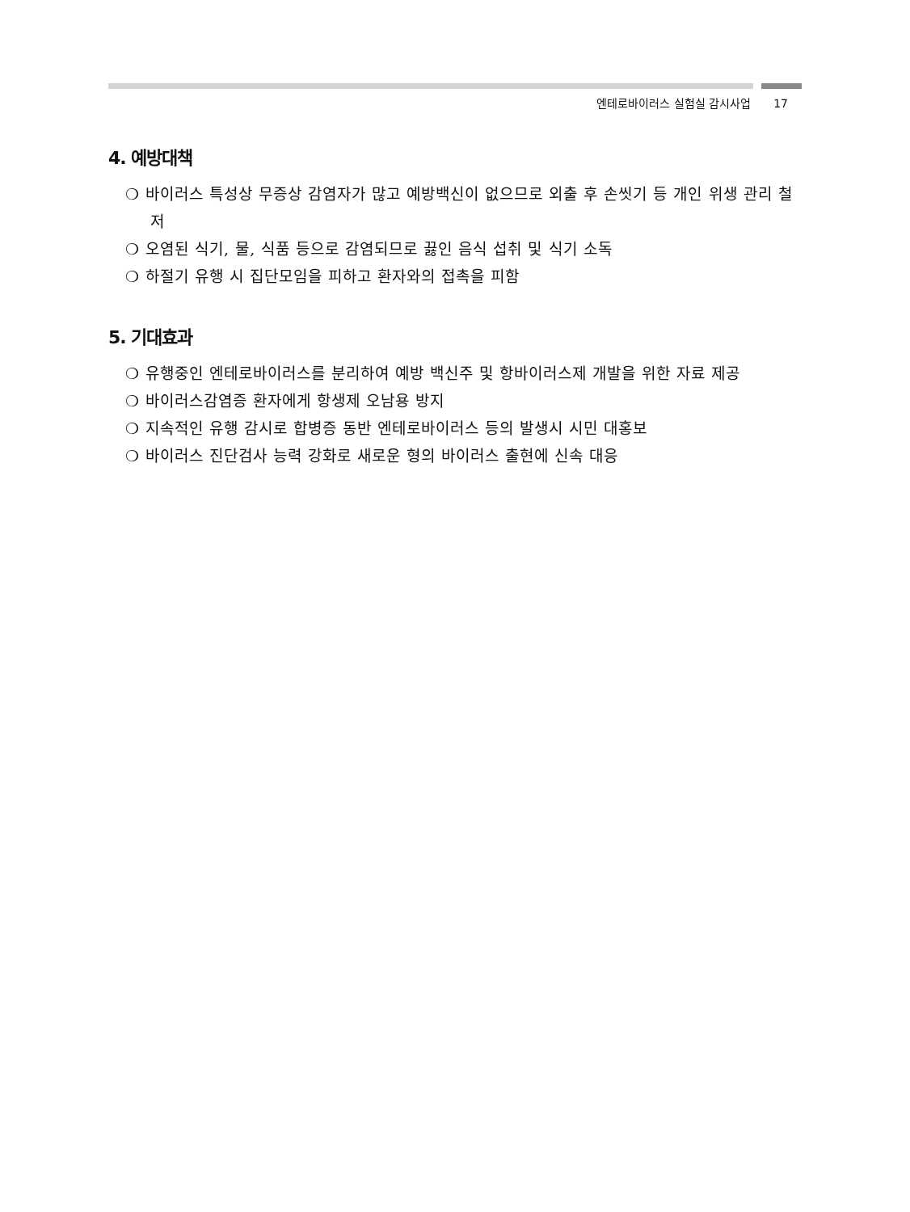엔테로바이러스 실험실 감시사업 17
4. 예방대책
❍ 바이러스 특성상 무증상 감염자가 많고 예방백신이 없으므로 외출 후 손씻기 등 개인 위생 관리 철저
❍ 오염된 식기, 물, 식품 등으로 감염되므로 끓인 음식 섭취 및 식기 소독
❍ 하절기 유행 시 집단모임을 피하고 환자와의 접촉을 피함
5. 기대효과
❍ 유행중인 엔테로바이러스를 분리하여 예방 백신주 및 항바이러스제 개발을 위한 자료 제공
❍ 바이러스감염증 환자에게 항생제 오남용 방지
❍ 지속적인 유행 감시로 합병증 동반 엔테로바이러스 등의 발생시 시민 대홍보
❍ 바이러스 진단검사 능력 강화로 새로운 형의 바이러스 출현에 신속 대응